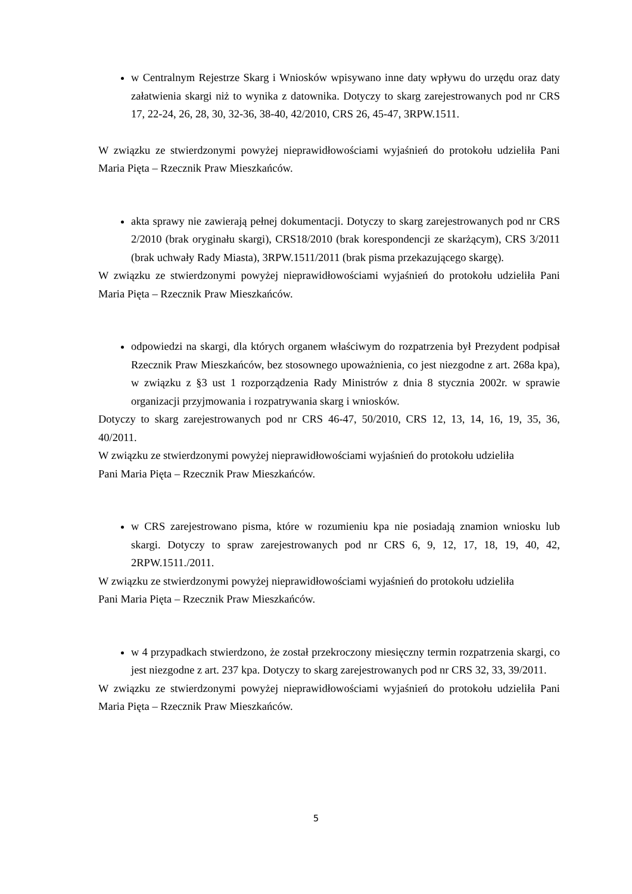w Centralnym Rejestrze Skarg i Wniosków wpisywano inne daty wpływu do urzędu oraz daty załatwienia skargi niż to wynika z datownika. Dotyczy to skarg zarejestrowanych pod nr CRS 17, 22-24, 26, 28, 30, 32-36, 38-40, 42/2010, CRS 26, 45-47, 3RPW.1511.
W związku ze stwierdzonymi powyżej nieprawidłowościami wyjaśnień do protokołu udzieliła Pani Maria Pięta – Rzecznik Praw Mieszkańców.
akta sprawy nie zawierają pełnej dokumentacji. Dotyczy to skarg zarejestrowanych pod nr CRS 2/2010 (brak oryginału skargi), CRS18/2010 (brak korespondencji ze skarżącym), CRS 3/2011 (brak uchwały Rady Miasta), 3RPW.1511/2011 (brak pisma przekazującego skargę).
W związku ze stwierdzonymi powyżej nieprawidłowościami wyjaśnień do protokołu udzieliła Pani Maria Pięta – Rzecznik Praw Mieszkańców.
odpowiedzi na skargi, dla których organem właściwym do rozpatrzenia był Prezydent podpisał Rzecznik Praw Mieszkańców, bez stosownego upoważnienia, co jest niezgodne z art. 268a kpa), w związku z §3 ust 1 rozporządzenia Rady Ministrów z dnia 8 stycznia 2002r. w sprawie organizacji przyjmowania i rozpatrywania skarg i wniosków.
Dotyczy to skarg zarejestrowanych pod nr CRS 46-47, 50/2010, CRS 12, 13, 14, 16, 19, 35, 36, 40/2011.
W związku ze stwierdzonymi powyżej nieprawidłowościami wyjaśnień do protokołu udzieliła
Pani Maria Pięta – Rzecznik Praw Mieszkańców.
w CRS zarejestrowano pisma, które w rozumieniu kpa nie posiadają znamion wniosku lub skargi. Dotyczy to spraw zarejestrowanych pod nr CRS 6, 9, 12, 17, 18, 19, 40, 42, 2RPW.1511./2011.
W związku ze stwierdzonymi powyżej nieprawidłowościami wyjaśnień do protokołu udzieliła
Pani Maria Pięta – Rzecznik Praw Mieszkańców.
w 4 przypadkach stwierdzono, że został przekroczony miesięczny termin rozpatrzenia skargi, co jest niezgodne z art. 237 kpa. Dotyczy to skarg zarejestrowanych pod nr CRS 32, 33, 39/2011.
W związku ze stwierdzonymi powyżej nieprawidłowościami wyjaśnień do protokołu udzieliła Pani Maria Pięta – Rzecznik Praw Mieszkańców.
5